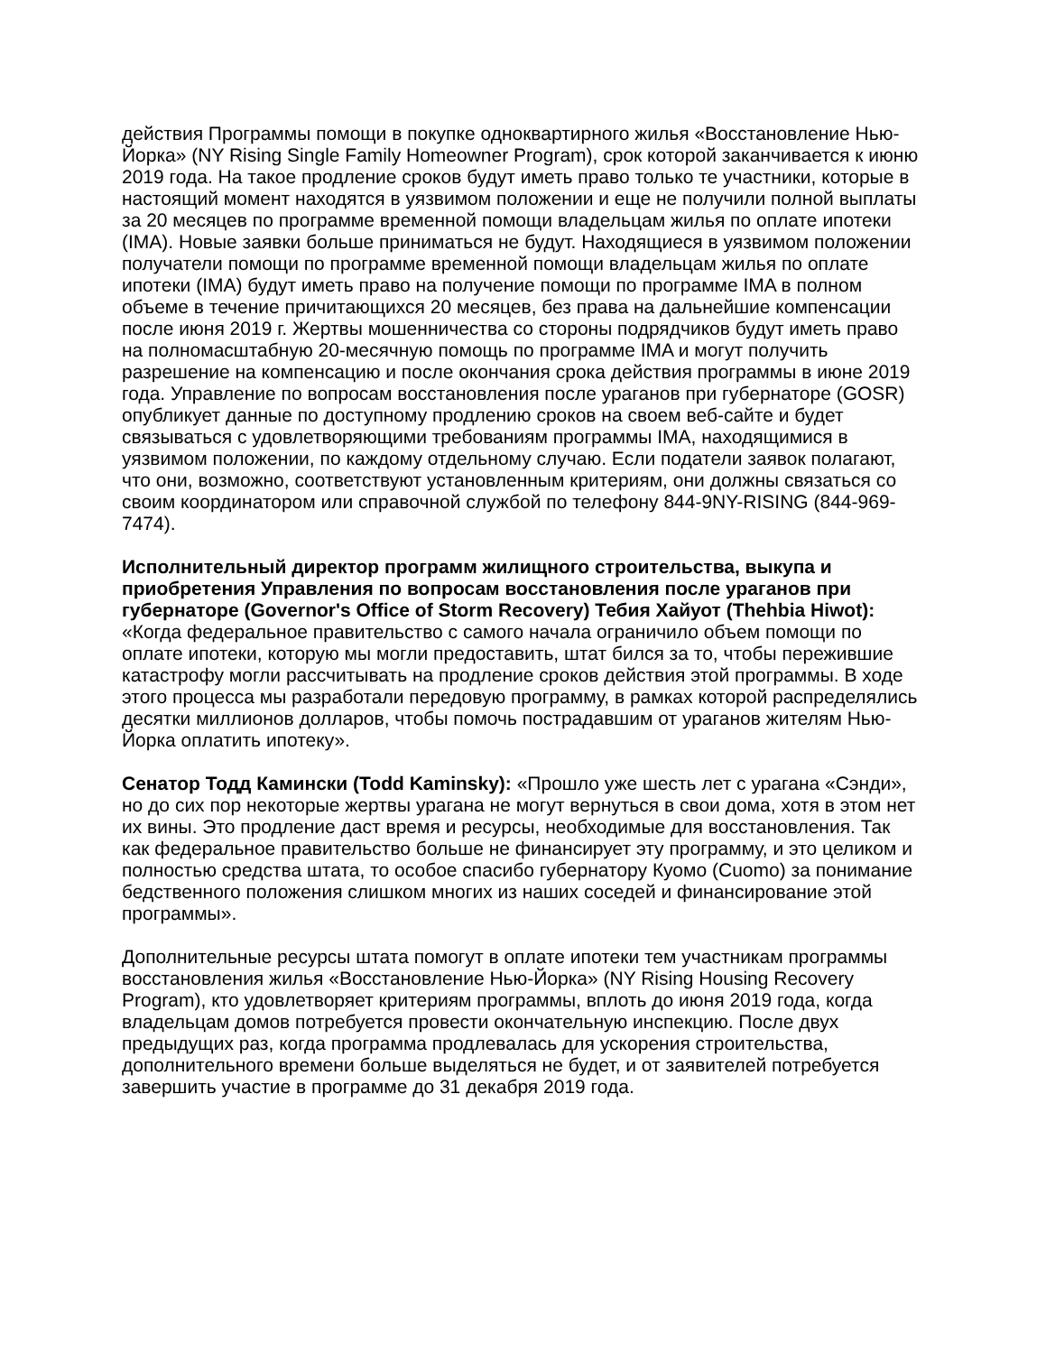действия Программы помощи в покупке одноквартирного жилья «Восстановление Нью-Йорка» (NY Rising Single Family Homeowner Program), срок которой заканчивается к июню 2019 года. На такое продление сроков будут иметь право только те участники, которые в настоящий момент находятся в уязвимом положении и еще не получили полной выплаты за 20 месяцев по программе временной помощи владельцам жилья по оплате ипотеки (IMA). Новые заявки больше приниматься не будут. Находящиеся в уязвимом положении получатели помощи по программе временной помощи владельцам жилья по оплате ипотеки (IMA) будут иметь право на получение помощи по программе IMA в полном объеме в течение причитающихся 20 месяцев, без права на дальнейшие компенсации после июня 2019 г. Жертвы мошенничества со стороны подрядчиков будут иметь право на полномасштабную 20-месячную помощь по программе IMA и могут получить разрешение на компенсацию и после окончания срока действия программы в июне 2019 года. Управление по вопросам восстановления после ураганов при губернаторе (GOSR) опубликует данные по доступному продлению сроков на своем веб-сайте и будет связываться с удовлетворяющими требованиям программы IMA, находящимися в уязвимом положении, по каждому отдельному случаю. Если податели заявок полагают, что они, возможно, соответствуют установленным критериям, они должны связаться со своим координатором или справочной службой по телефону 844-9NY-RISING (844-969-7474).
Исполнительный директор программ жилищного строительства, выкупа и приобретения Управления по вопросам восстановления после ураганов при губернаторе (Governor's Office of Storm Recovery) Тебия Хайуот (Thehbia Hiwot): «Когда федеральное правительство с самого начала ограничило объем помощи по оплате ипотеки, которую мы могли предоставить, штат бился за то, чтобы пережившие катастрофу могли рассчитывать на продление сроков действия этой программы. В ходе этого процесса мы разработали передовую программу, в рамках которой распределялись десятки миллионов долларов, чтобы помочь пострадавшим от ураганов жителям Нью-Йорка оплатить ипотеку».
Сенатор Тодд Камински (Todd Kaminsky): «Прошло уже шесть лет с урагана «Сэнди», но до сих пор некоторые жертвы урагана не могут вернуться в свои дома, хотя в этом нет их вины. Это продление даст время и ресурсы, необходимые для восстановления. Так как федеральное правительство больше не финансирует эту программу, и это целиком и полностью средства штата, то особое спасибо губернатору Куомо (Cuomo) за понимание бедственного положения слишком многих из наших соседей и финансирование этой программы».
Дополнительные ресурсы штата помогут в оплате ипотеки тем участникам программы восстановления жилья «Восстановление Нью-Йорка» (NY Rising Housing Recovery Program), кто удовлетворяет критериям программы, вплоть до июня 2019 года, когда владельцам домов потребуется провести окончательную инспекцию. После двух предыдущих раз, когда программа продлевалась для ускорения строительства, дополнительного времени больше выделяться не будет, и от заявителей потребуется завершить участие в программе до 31 декабря 2019 года.